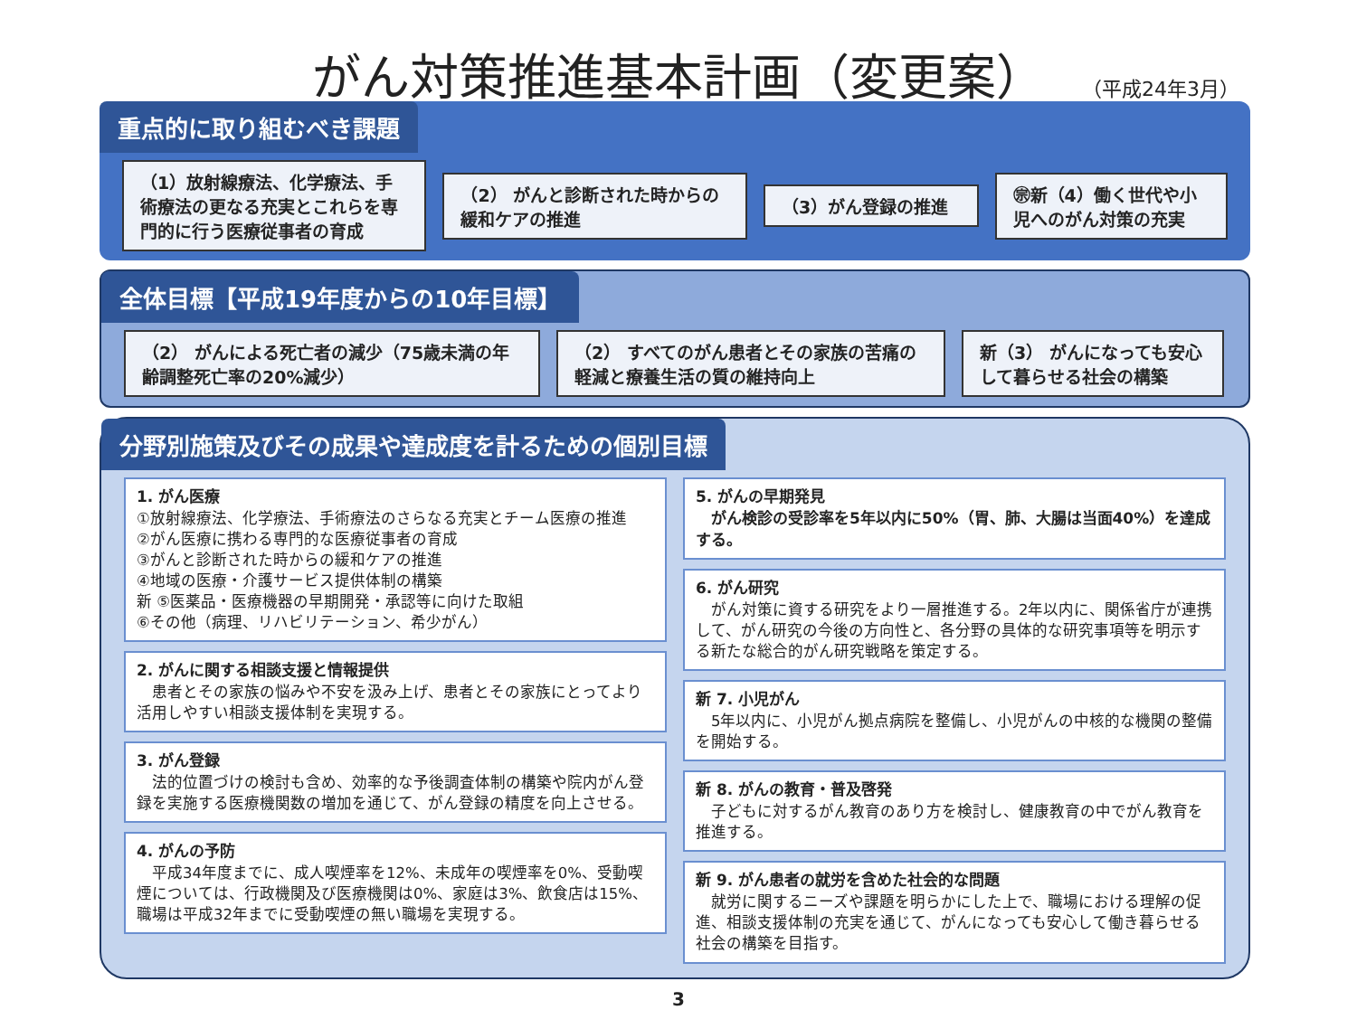がん対策推進基本計画（変更案） （平成24年3月）
重点的に取り組むべき課題
（1）放射線療法、化学療法、手術療法の更なる充実とこれらを専門的に行う医療従事者の育成
（2） がんと診断された時からの緩和ケアの推進
（3）がん登録の推進
㊪新（4）働く世代や小児へのがん対策の充実
全体目標【平成19年度からの10年目標】
（2） がんによる死亡者の減少（75歳未満の年齢調整死亡率の20%減少）
（2） すべてのがん患者とその家族の苦痛の軽減と療養生活の質の維持向上
新（3） がんになっても安心して暮らせる社会の構築
分野別施策及びその成果や達成度を計るための個別目標
1. がん医療
①放射線療法、化学療法、手術療法のさらなる充実とチーム医療の推進
②がん医療に携わる専門的な医療従事者の育成
③がんと診断された時からの緩和ケアの推進
④地域の医療・介護サービス提供体制の構築
新 ⑤医薬品・医療機器の早期開発・承認等に向けた取組
⑥その他（病理、リハビリテーション、希少がん）
2. がんに関する相談支援と情報提供
　患者とその家族の悩みや不安を汲み上げ、患者とその家族にとってより活用しやすい相談支援体制を実現する。
3. がん登録
　法的位置づけの検討も含め、効率的な予後調査体制の構築や院内がん登録を実施する医療機関数の増加を通じて、がん登録の精度を向上させる。
4. がんの予防
　平成34年度までに、成人喫煙率を12%、未成年の喫煙率を0%、受動喫煙については、行政機関及び医療機関は0%、家庭は3%、飲食店は15%、職場は平成32年までに受動喫煙の無い職場を実現する。
5. がんの早期発見
　がん検診の受診率を5年以内に50%（胃、肺、大腸は当面40%）を達成する。
6. がん研究
　がん対策に資する研究をより一層推進する。2年以内に、関係省庁が連携して、がん研究の今後の方向性と、各分野の具体的な研究事項等を明示する新たな総合的がん研究戦略を策定する。
新 7. 小児がん
　5年以内に、小児がん拠点病院を整備し、小児がんの中核的な機関の整備を開始する。
新 8. がんの教育・普及啓発
　子どもに対するがん教育のあり方を検討し、健康教育の中でがん教育を推進する。
新 9. がん患者の就労を含めた社会的な問題
　就労に関するニーズや課題を明らかにした上で、職場における理解の促進、相談支援体制の充実を通じて、がんになっても安心して働き暮らせる社会の構築を目指す。
3